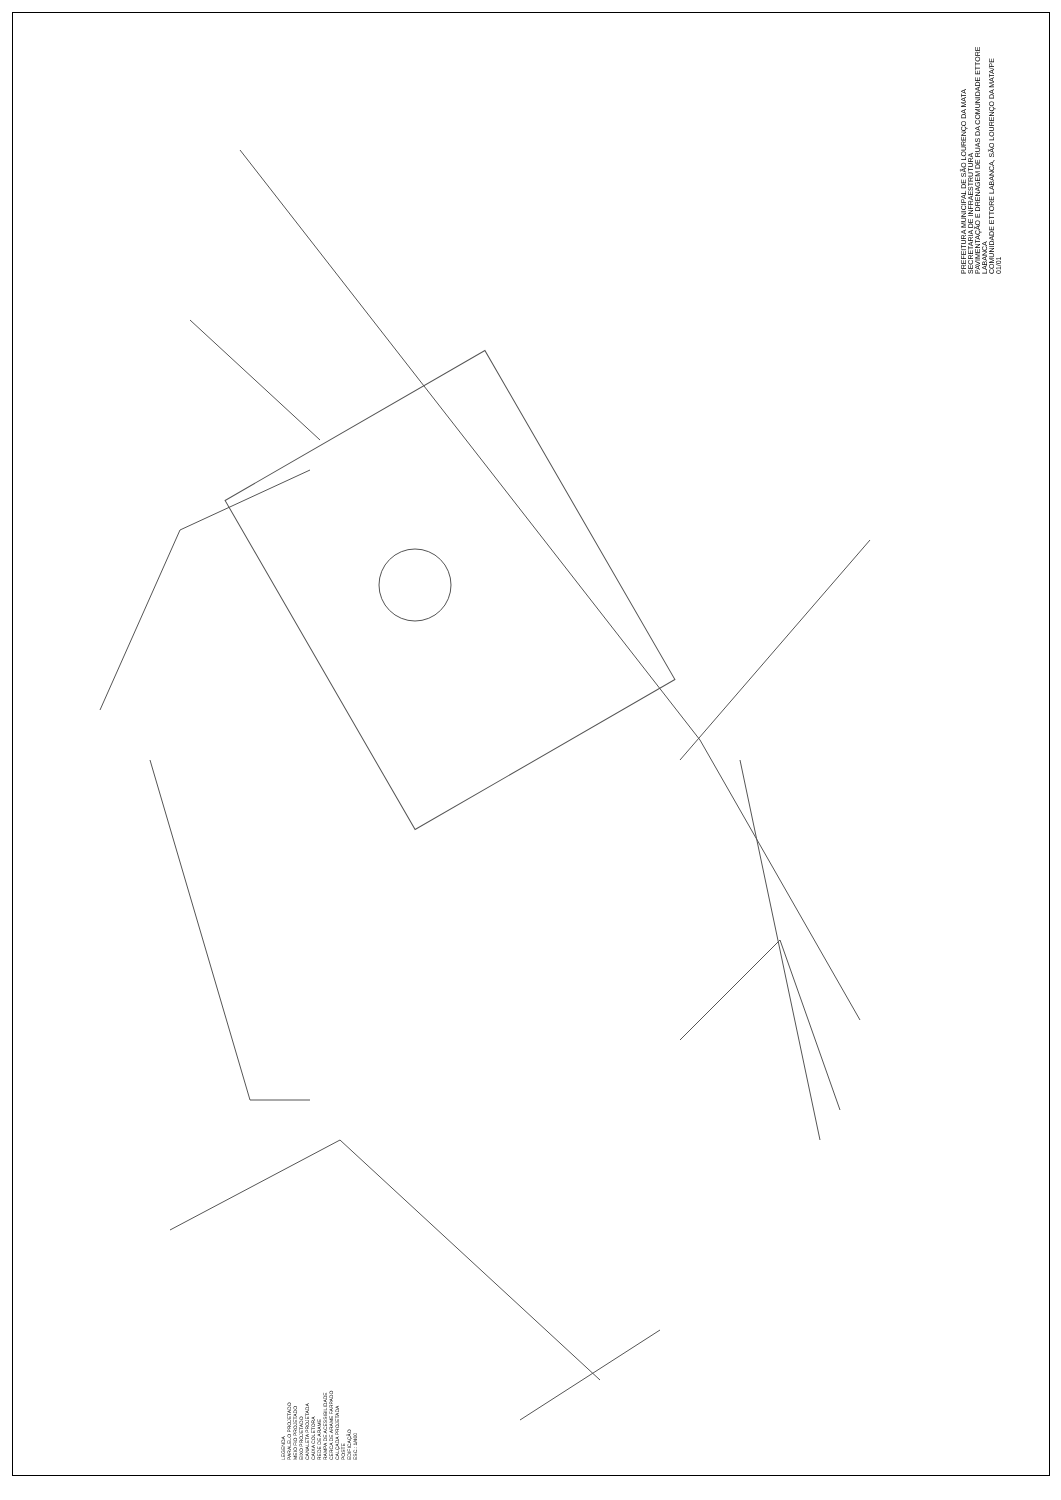PREFEITURA MUNICIPAL DE SÃO LOURENÇO DA MATA
SECRETARIA DE INFRAESTRUTURA
PAVIMENTAÇÃO E DRENAGEM DE RUAS DA COMUNIDADE ETTORE LABANCA
COMUNIDADE ETTORE LABANCA, SÃO LOURENÇO DA MATA/PE
01/01
LEGENDA
PARALELO PROJETADO
MEIO FIO PROJETADO
EIXO PROJETADO
CANALETA PROJETADA
CAIXA COLETORA
REDE DE ARAME
RAMPA DE ACESSIBILIDADE
CERCA DE ARAME FARPADO
CALÇADA PROJETADA
POSTE
EDIFICAÇÃO
ESC.: 1/400